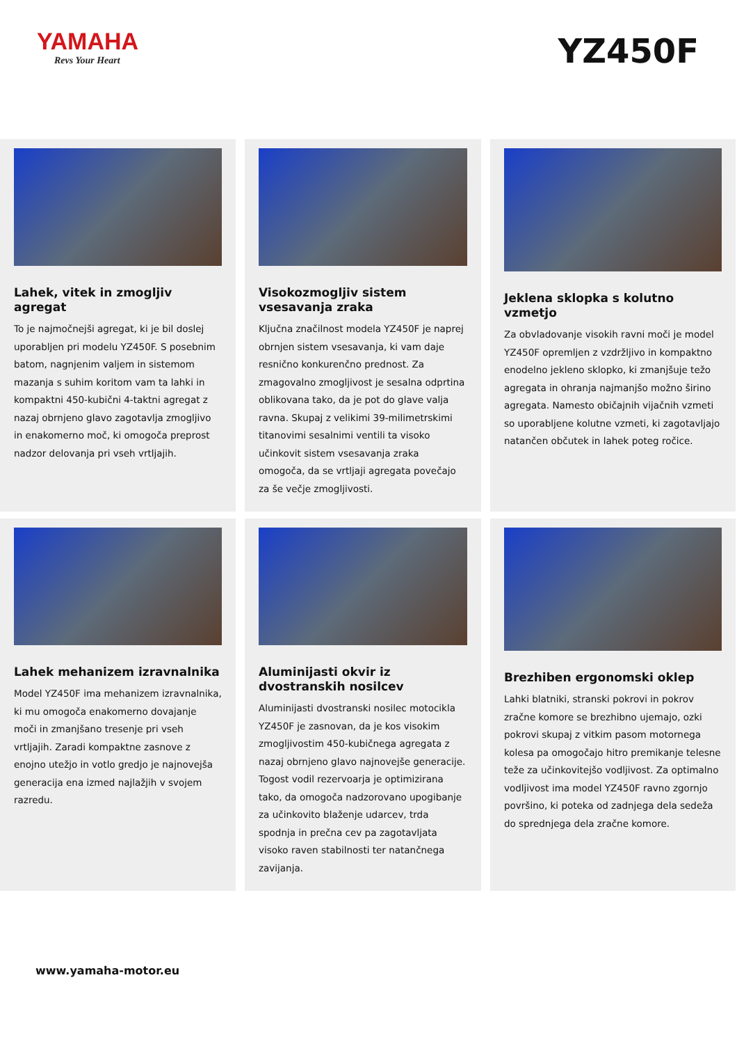YAMAHA
Revs Your Heart
YZ450F
Lahek, vitek in zmogljiv agregat
To je najmočnejši agregat, ki je bil doslej uporabljen pri modelu YZ450F. S posebnim batom, nagnjenim valjem in sistemom mazanja s suhim koritom vam ta lahki in kompaktni 450-kubični 4-taktni agregat z nazaj obrnjeno glavo zagotavlja zmogljivo in enakomerno moč, ki omogoča preprost nadzor delovanja pri vseh vrtljajih.
Visokozmogljiv sistem vsesavanja zraka
Ključna značilnost modela YZ450F je naprej obrnjen sistem vsesavanja, ki vam daje resnično konkurenčno prednost. Za zmagovalno zmogljivost je sesalna odprtina oblikovana tako, da je pot do glave valja ravna. Skupaj z velikimi 39-milimetrskimi titanovimi sesalnimi ventili ta visoko učinkovit sistem vsesavanja zraka omogoča, da se vrtljaji agregata povečajo za še večje zmogljivosti.
Jeklena sklopka s kolutno vzmetjo
Za obvladovanje visokih ravni moči je model YZ450F opremljen z vzdržljivo in kompaktno enodelno jekleno sklopko, ki zmanjšuje težo agregata in ohranja najmanjšo možno širino agregata. Namesto običajnih vijačnih vzmeti so uporabljene kolutne vzmeti, ki zagotavljajo natančen občutek in lahek poteg ročice.
Lahek mehanizem izravnalnika
Model YZ450F ima mehanizem izravnalnika, ki mu omogoča enakomerno dovajanje moči in zmanjšano tresenje pri vseh vrtljajih. Zaradi kompaktne zasnove z enojno utežjo in votlo gredjo je najnovejša generacija ena izmed najlažjih v svojem razredu.
Aluminijasti okvir iz dvostranskih nosilcev
Aluminijasti dvostranski nosilec motocikla YZ450F je zasnovan, da je kos visokim zmogljivostim 450-kubičnega agregata z nazaj obrnjeno glavo najnovejše generacije. Togost vodil rezervoarja je optimizirana tako, da omogoča nadzorovano upogibanje za učinkovito blaženje udarcev, trda spodnja in prečna cev pa zagotavljata visoko raven stabilnosti ter natančnega zavijanja.
Brezhiben ergonomski oklep
Lahki blatniki, stranski pokrovi in pokrov zračne komore se brezhibno ujemajo, ozki pokrovi skupaj z vitkim pasom motornega kolesa pa omogočajo hitro premikanje telesne teže za učinkovitejšo vodljivost. Za optimalno vodljivost ima model YZ450F ravno zgornjo površino, ki poteka od zadnjega dela sedeža do sprednjega dela zračne komore.
www.yamaha-motor.eu